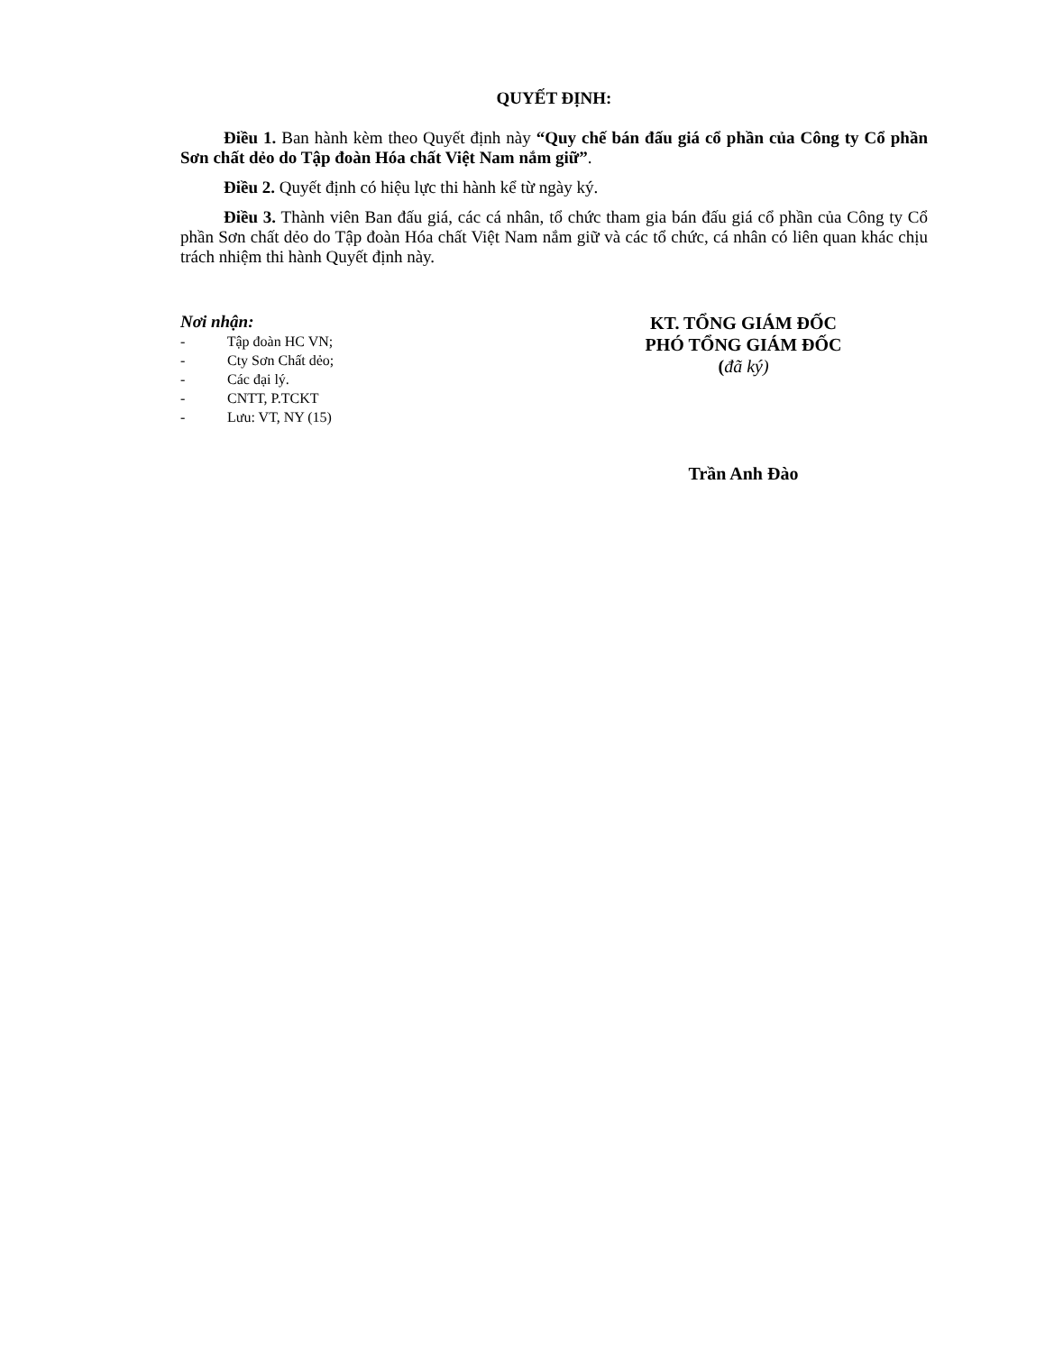QUYẾT ĐỊNH:
Điều 1. Ban hành kèm theo Quyết định này “Quy chế bán đấu giá cổ phần của Công ty Cổ phần Sơn chất dẻo do Tập đoàn Hóa chất Việt Nam nắm giữ”.
Điều 2. Quyết định có hiệu lực thi hành kể từ ngày ký.
Điều 3. Thành viên Ban đấu giá, các cá nhân, tổ chức tham gia bán đấu giá cổ phần của Công ty Cổ phần Sơn chất dẻo do Tập đoàn Hóa chất Việt Nam nắm giữ và các tổ chức, cá nhân có liên quan khác chịu trách nhiệm thi hành Quyết định này.
Nơi nhận:
- Tập đoàn HC VN;
- Cty Sơn Chất dẻo;
- Các đại lý.
- CNTT, P.TCKT
- Lưu: VT, NY (15)
KT. TỔNG GIÁM ĐỐC
PHÓ TỔNG GIÁM ĐỐC
(đã ký)
Trần Anh Đào